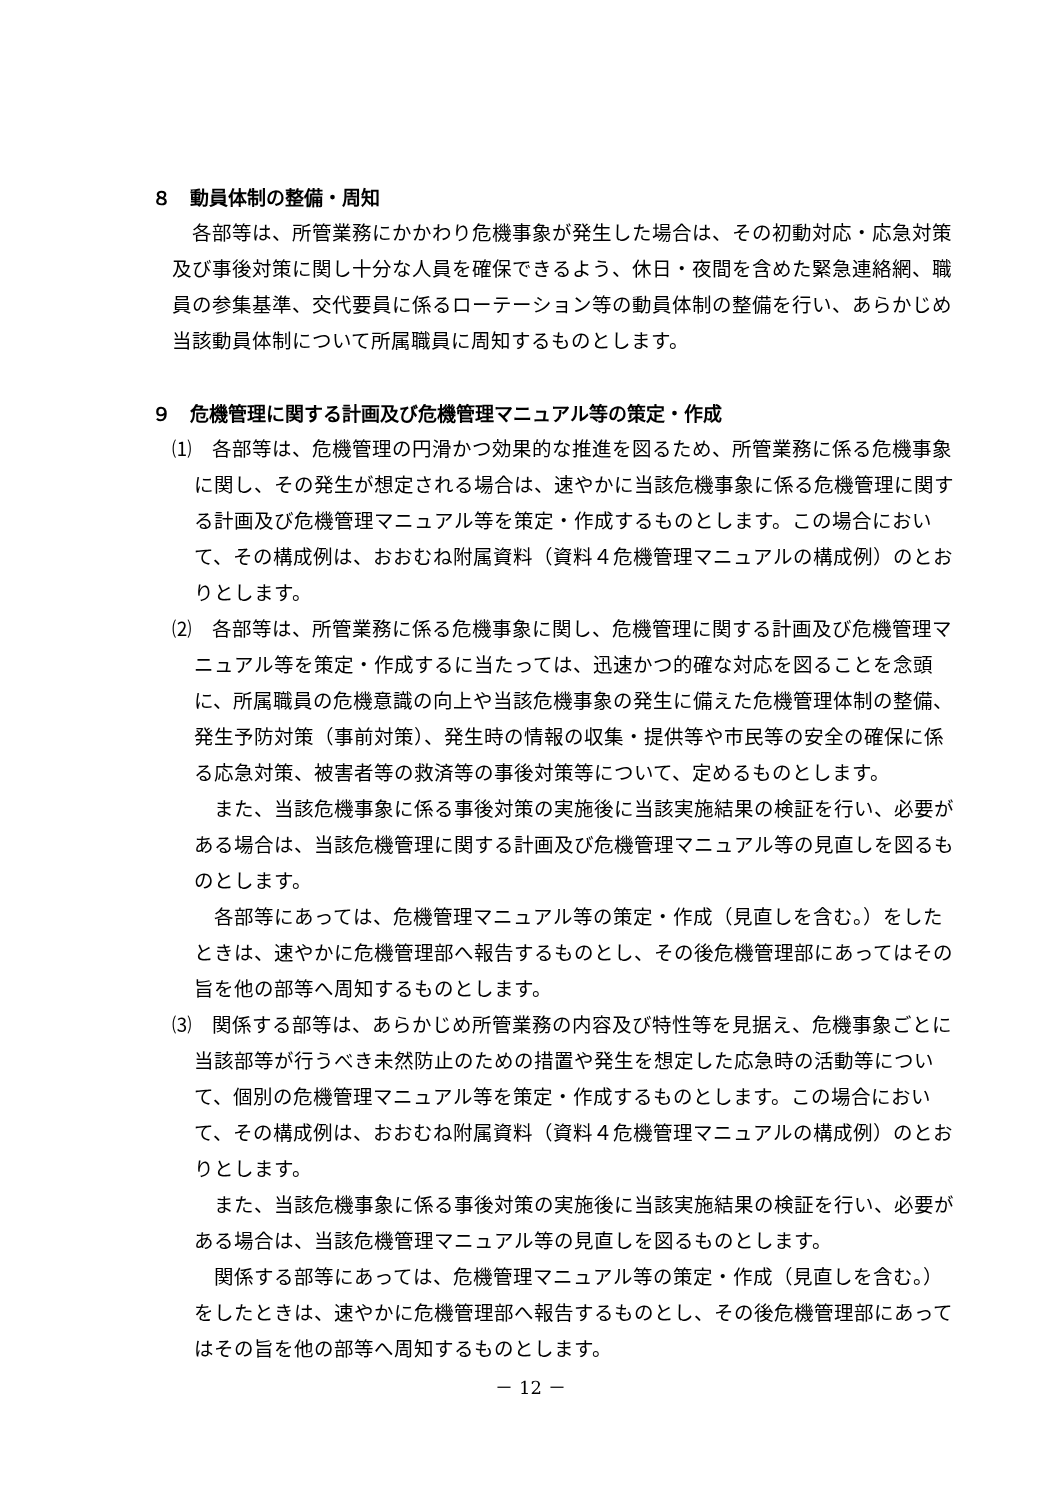８　動員体制の整備・周知
各部等は、所管業務にかかわり危機事象が発生した場合は、その初動対応・応急対策及び事後対策に関し十分な人員を確保できるよう、休日・夜間を含めた緊急連絡網、職員の参集基準、交代要員に係るローテーション等の動員体制の整備を行い、あらかじめ当該動員体制について所属職員に周知するものとします。
９　危機管理に関する計画及び危機管理マニュアル等の策定・作成
⑴　各部等は、危機管理の円滑かつ効果的な推進を図るため、所管業務に係る危機事象に関し、その発生が想定される場合は、速やかに当該危機事象に係る危機管理に関する計画及び危機管理マニュアル等を策定・作成するものとします。この場合において、その構成例は、おおむね附属資料（資料４危機管理マニュアルの構成例）のとおりとします。
⑵　各部等は、所管業務に係る危機事象に関し、危機管理に関する計画及び危機管理マニュアル等を策定・作成するに当たっては、迅速かつ的確な対応を図ることを念頭に、所属職員の危機意識の向上や当該危機事象の発生に備えた危機管理体制の整備、発生予防対策（事前対策）、発生時の情報の収集・提供等や市民等の安全の確保に係る応急対策、被害者等の救済等の事後対策等について、定めるものとします。
また、当該危機事象に係る事後対策の実施後に当該実施結果の検証を行い、必要がある場合は、当該危機管理に関する計画及び危機管理マニュアル等の見直しを図るものとします。
各部等にあっては、危機管理マニュアル等の策定・作成（見直しを含む。）をしたときは、速やかに危機管理部へ報告するものとし、その後危機管理部にあってはその旨を他の部等へ周知するものとします。
⑶　関係する部等は、あらかじめ所管業務の内容及び特性等を見据え、危機事象ごとに当該部等が行うべき未然防止のための措置や発生を想定した応急時の活動等について、個別の危機管理マニュアル等を策定・作成するものとします。この場合において、その構成例は、おおむね附属資料（資料４危機管理マニュアルの構成例）のとおりとします。
また、当該危機事象に係る事後対策の実施後に当該実施結果の検証を行い、必要がある場合は、当該危機管理マニュアル等の見直しを図るものとします。
関係する部等にあっては、危機管理マニュアル等の策定・作成（見直しを含む。）をしたときは、速やかに危機管理部へ報告するものとし、その後危機管理部にあってはその旨を他の部等へ周知するものとします。
－ 12 －